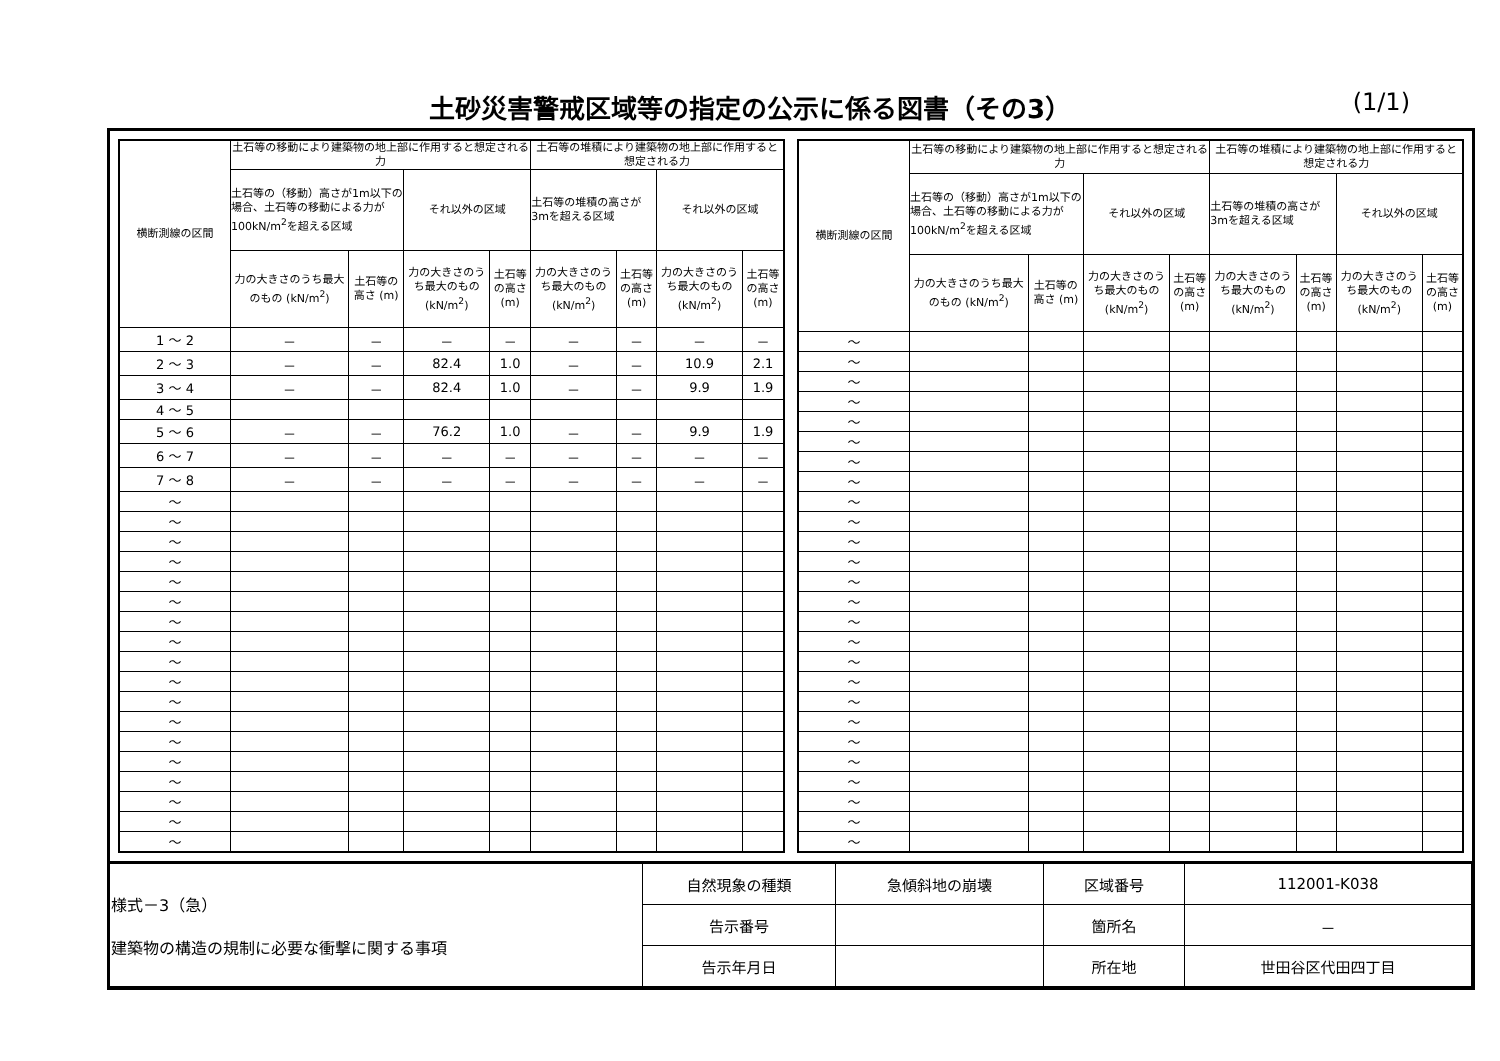土砂災害警戒区域等の指定の公示に係る図書（その3）
(1/1)
| 横断測線の区間 | 土石等の移動により建築物の地上部に作用すると想定される力 | | | | 土石等の堆積により建築物の地上部に作用すると想定される力 | | | |
| --- | --- | --- | --- | --- | --- | --- | --- | --- |
| | 土石等の（移動）高さが1m以下の場合、土石等の移動による力が100kN/m<sup>2</sup>を超える区域 | | それ以外の区域 | | 土石等の堆積の高さが3mを超える区域 | | それ以外の区域 | |
| | 力の大きさのうち最大のもの (kN/m<sup>2</sup>) | 土石等の高さ (m) | 力の大きさのうち最大のもの (kN/m<sup>2</sup>) | 土石等の高さ (m) | 力の大きさのうち最大のもの (kN/m<sup>2</sup>) | 土石等の高さ (m) | 力の大きさのうち最大のもの (kN/m<sup>2</sup>) | 土石等の高さ (m) |
| 1 ～ 2 | － | － | － | － | － | － | － | － |
| 2 ～ 3 | － | － | 82.4 | 1.0 | － | － | 10.9 | 2.1 |
| 3 ～ 4 | － | － | 82.4 | 1.0 | － | － | 9.9 | 1.9 |
| 4 ～ 5 | | | | | | | | |
| 5 ～ 6 | － | － | 76.2 | 1.0 | － | － | 9.9 | 1.9 |
| 6 ～ 7 | － | － | － | － | － | － | － | － |
| 7 ～ 8 | － | － | － | － | － | － | － | － |
| ～ | | | | | | | | |
| ～ | | | | | | | | |
| ～ | | | | | | | | |
| ～ | | | | | | | | |
| ～ | | | | | | | | |
| ～ | | | | | | | | |
| ～ | | | | | | | | |
| ～ | | | | | | | | |
| ～ | | | | | | | | |
| ～ | | | | | | | | |
| ～ | | | | | | | | |
| ～ | | | | | | | | |
| ～ | | | | | | | | |
| ～ | | | | | | | | |
| ～ | | | | | | | | |
| ～ | | | | | | | | |
| ～ | | | | | | | | |
| ～ | | | | | | | | |
| 横断測線の区間 | 土石等の移動により建築物の地上部に作用すると想定される力 | | | | 土石等の堆積により建築物の地上部に作用すると想定される力 | | | |
| --- | --- | --- | --- | --- | --- | --- | --- | --- |
| | 土石等の（移動）高さが1m以下の場合、土石等の移動による力が100kN/m<sup>2</sup>を超える区域 | | それ以外の区域 | | 土石等の堆積の高さが3mを超える区域 | | それ以外の区域 | |
| | 力の大きさのうち最大のもの (kN/m<sup>2</sup>) | 土石等の高さ (m) | 力の大きさのうち最大のもの (kN/m<sup>2</sup>) | 土石等の高さ (m) | 力の大きさのうち最大のもの (kN/m<sup>2</sup>) | 土石等の高さ (m) | 力の大きさのうち最大のもの (kN/m<sup>2</sup>) | 土石等の高さ (m) |
| ～ | | | | | | | | |
| ～ | | | | | | | | |
| ～ | | | | | | | | |
| ～ | | | | | | | | |
| ～ | | | | | | | | |
| ～ | | | | | | | | |
| ～ | | | | | | | | |
| ～ | | | | | | | | |
| ～ | | | | | | | | |
| ～ | | | | | | | | |
| ～ | | | | | | | | |
| ～ | | | | | | | | |
| ～ | | | | | | | | |
| ～ | | | | | | | | |
| ～ | | | | | | | | |
| ～ | | | | | | | | |
| ～ | | | | | | | | |
| ～ | | | | | | | | |
| ～ | | | | | | | | |
| ～ | | | | | | | | |
| ～ | | | | | | | | |
| ～ | | | | | | | | |
| ～ | | | | | | | | |
| ～ | | | | | | | | |
| ～ | | | | | | | | |
| ～ | | | | | | | | |
| 様式－3（急） 建築物の構造の規制に必要な衝撃に関する事項 | 自然現象の種類 | 急傾斜地の崩壊 | 区域番号 | 112001-K038 |
| | 告示番号 | | 箇所名 | － |
| | 告示年月日 | | 所在地 | 世田谷区代田四丁目 |